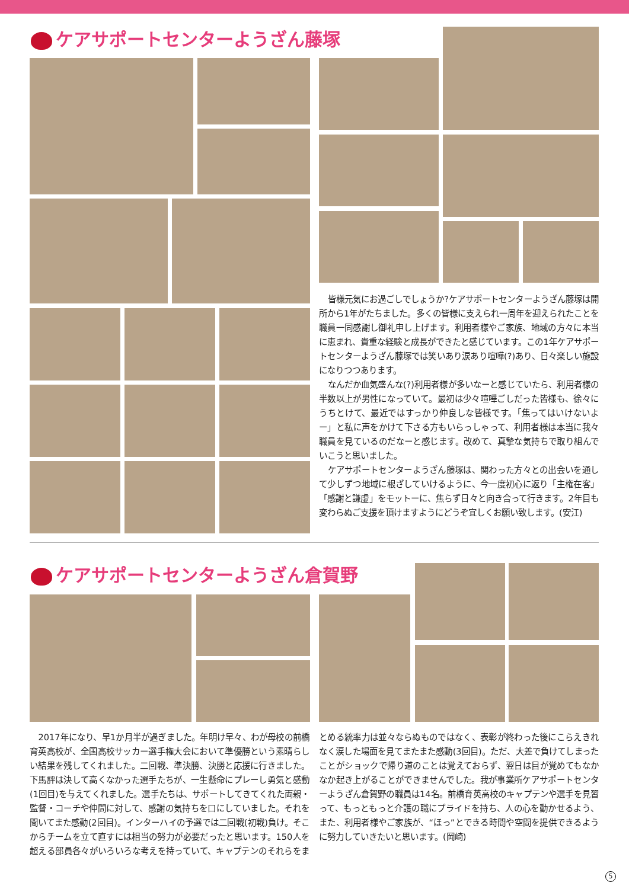ケアサポートセンターようざん藤塚
皆様元気にお過ごしでしょうか?ケアサポートセンターようざん藤塚は開所から1年がたちました。多くの皆様に支えられ一周年を迎えられたことを職員一同感謝し御礼申し上げます。利用者様やご家族、地域の方々に本当に恵まれ、貴重な経験と成長ができたと感じています。この1年ケアサポートセンターようざん藤塚では笑いあり涙あり喧嘩(?)あり、日々楽しい施設になりつつあります。
なんだか血気盛んな(?)利用者様が多いなーと感じていたら、利用者様の半数以上が男性になっていて。最初は少々喧嘩ごしだった皆様も、徐々にうちとけて、最近ではすっかり仲良しな皆様です。「焦ってはいけないよー」と私に声をかけて下さる方もいらっしゃって、利用者様は本当に我々職員を見ているのだなーと感じます。改めて、真摯な気持ちで取り組んでいこうと思いました。
ケアサポートセンターようざん藤塚は、関わった方々との出会いを通して少しずつ地域に根ざしていけるように、今一度初心に返り「主権在客」「感謝と謙虚」をモットーに、焦らず日々と向き合って行きます。2年目も変わらぬご支援を頂けますようにどうぞ宜しくお願い致します。(安江)
ケアサポートセンターようざん倉賀野
2017年になり、早1か月半が過ぎました。年明け早々、わが母校の前橋育英高校が、全国高校サッカー選手権大会において準優勝という素晴らしい結果を残してくれました。二回戦、準決勝、決勝と応援に行きました。下馬評は決して高くなかった選手たちが、一生懸命にプレーし勇気と感動(1回目)を与えてくれました。選手たちは、サポートしてきてくれた両親・監督・コーチや仲間に対して、感謝の気持ちを口にしていました。それを聞いてまた感動(2回目)。インターハイの予選では二回戦(初戦)負け。そこからチームを立て直すには相当の努力が必要だったと思います。150人を超える部員各々がいろいろな考えを持っていて、キャプテンのそれらをまとめる統率力は並々ならぬものではなく、表彰が終わった後にこらえきれなく涙した場面を見てまたまた感動(3回目)。ただ、大差で負けてしまったことがショックで帰り道のことは覚えておらず、翌日は目が覚めてもなかなか起き上がることができませんでした。我が事業所ケアサポートセンターようざん倉賀野の職員は14名。前橋育英高校のキャプテンや選手を見習って、もっともっと介護の職にプライドを持ち、人の心を動かせるよう、また、利用者様やご家族が、“ほっ”とできる時間や空間を提供できるように努力していきたいと思います。(岡崎)
5